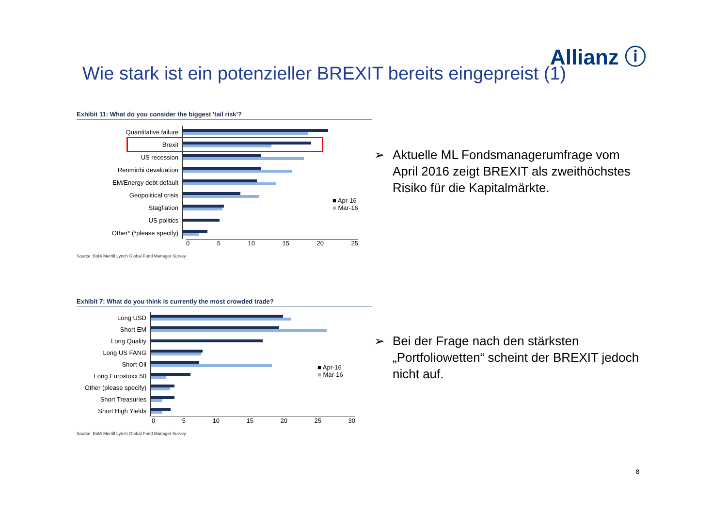Allianz ⓘ
Wie stark ist ein potenzieller BREXIT bereits eingepreist (1)
Exhibit 11: What do you consider the biggest 'tail risk'?
Quantitative failure
Brexit
US recession
Renminbi devaluation
EM/Energy debt default
Geopolitical crisis
Stagflation
US politics
Other* (*please specify)
0 5 10 15 20 25
Source: BofA Merrill Lynch Global Fund Manager Survey
■ Apr-16
■ Mar-16
Exhibit 7: What do you think is currently the most crowded trade?
Long USD
Short EM
Long Quality
Long US FANG
Short Oil
Long Eurostoxx 50
Other (please specify)
Short Treasuries
Short High Yields
0 5 10 15 20 25 30
Source: BofA Merrill Lynch Global Fund Manager Survey
■ Apr-16
■ Mar-16
➢ Aktuelle ML Fondsmanagerumfrage vom April 2016 zeigt BREXIT als zweithöchstes Risiko für die Kapitalmärkte.
➢ Bei der Frage nach den stärksten „Portfoliowetten“ scheint der BREXIT jedoch nicht auf.
8